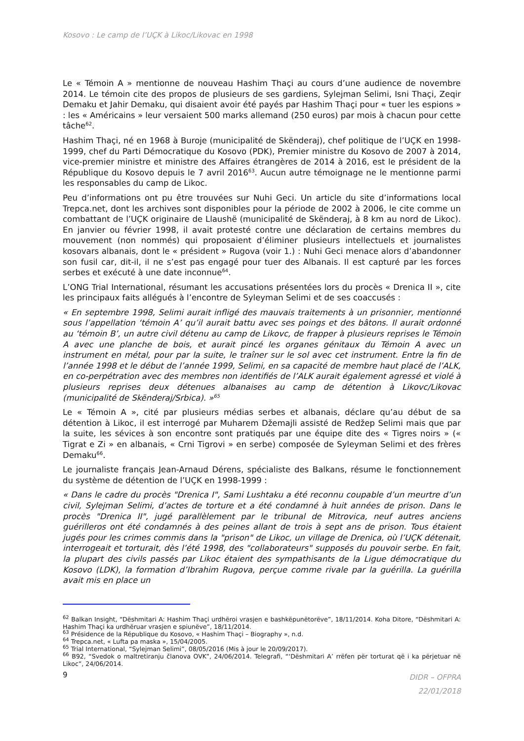Kosovo : Le camp de l’UÇK à Likoc/Likovac en 1998
Le « Témoin A » mentionne de nouveau Hashim Thaçi au cours d’une audience de novembre 2014. Le témoin cite des propos de plusieurs de ses gardiens, Sylejman Selimi, Isni Thaçi, Zeqir Demaku et Jahir Demaku, qui disaient avoir été payés par Hashim Thaçi pour « tuer les espions » : les « Américains » leur versaient 500 marks allemand (250 euros) par mois à chacun pour cette tâche<sup>62</sup>.
Hashim Thaçi, né en 1968 à Buroje (municipalité de Skënderaj), chef politique de l’UÇK en 1998-1999, chef du Parti Démocratique du Kosovo (PDK), Premier ministre du Kosovo de 2007 à 2014, vice-premier ministre et ministre des Affaires étrangères de 2014 à 2016, est le président de la République du Kosovo depuis le 7 avril 2016<sup>63</sup>. Aucun autre témoignage ne le mentionne parmi les responsables du camp de Likoc.
Peu d’informations ont pu être trouvées sur Nuhi Geci. Un article du site d’informations local Trepca.net, dont les archives sont disponibles pour la période de 2002 à 2006, le cite comme un combattant de l’UÇK originaire de Llaushë (municipalité de Skënderaj, à 8 km au nord de Likoc). En janvier ou février 1998, il avait protesté contre une déclaration de certains membres du mouvement (non nommés) qui proposaient d’éliminer plusieurs intellectuels et journalistes kosovars albanais, dont le « président » Rugova (voir 1.) : Nuhi Geci menace alors d’abandonner son fusil car, dit-il, il ne s’est pas engagé pour tuer des Albanais. Il est capturé par les forces serbes et exécuté à une date inconnue<sup>64</sup>.
L’ONG Trial International, résumant les accusations présentées lors du procès « Drenica II », cite les principaux faits allégués à l’encontre de Syleyman Selimi et de ses coaccusés :
« En septembre 1998, Selimi aurait infligé des mauvais traitements à un prisonnier, mentionné sous l’appellation ‘témoin A’ qu’il aurait battu avec ses poings et des bâtons. Il aurait ordonné au ‘témoin B’, un autre civil détenu au camp de Likovc, de frapper à plusieurs reprises le Témoin A avec une planche de bois, et aurait pincé les organes génitaux du Témoin A avec un instrument en métal, pour par la suite, le traîner sur le sol avec cet instrument. Entre la fin de l’année 1998 et le début de l’année 1999, Selimi, en sa capacité de membre haut placé de l’ALK, en co-perpétration avec des membres non identifiés de l’ALK aurait également agressé et violé à plusieurs reprises deux détenues albanaises au camp de détention à Likovc/Likovac (municipalité de Skënderaj/Srbica). »<sup>65</sup>
Le « Témoin A », cité par plusieurs médias serbes et albanais, déclare qu’au début de sa détention à Likoc, il est interrogé par Muharem Džemajli assisté de Redžep Selimi mais que par la suite, les sévices à son encontre sont pratiqués par une équipe dite des « Tigres noirs » (« Tigrat e Zi » en albanais, « Crni Tigrovi » en serbe) composée de Syleyman Selimi et des frères Demaku<sup>66</sup>.
Le journaliste français Jean-Arnaud Dérens, spécialiste des Balkans, résume le fonctionnement du système de détention de l’UÇK en 1998-1999 :
« Dans le cadre du procès "Drenica I", Sami Lushtaku a été reconnu coupable d’un meurtre d’un civil, Sylejman Selimi, d’actes de torture et a été condamné à huit années de prison. Dans le procès "Drenica II", jugé parallèlement par le tribunal de Mitrovica, neuf autres anciens guérilleros ont été condamnés à des peines allant de trois à sept ans de prison. Tous étaient jugés pour les crimes commis dans la "prison" de Likoc, un village de Drenica, où l’UÇK détenait, interrogeait et torturait, dès l’été 1998, des "collaborateurs" supposés du pouvoir serbe. En fait, la plupart des civils passés par Likoc étaient des sympathisants de la Ligue démocratique du Kosovo (LDK), la formation d’Ibrahim Rugova, perçue comme rivale par la guérilla. La guérilla avait mis en place un
<sup>62</sup> Balkan Insight, “Dëshmitari A: Hashim Thaçi urdhëroi vrasjen e bashkëpunëtorëve”, 18/11/2014. Koha Ditore, “Dëshmitari A: Hashim Thaçi ka urdhëruar vrasjen e spiunëve”, 18/11/2014.
<sup>63</sup> Présidence de la République du Kosovo, « Hashim Thaçi – Biography », n.d.
<sup>64</sup> Trepca.net, « Lufta pa maska », 15/04/2005.
<sup>65</sup> Trial International, “Sylejman Selimi”, 08/05/2016 (Mis à jour le 20/09/2017).
<sup>66</sup> B92, “Svedok o maltretiranju članova OVK”, 24/06/2014. Telegrafi, “‘Dëshmitari A’ rrëfen për torturat që i ka përjetuar në Likoc”, 24/06/2014.
9 DIDR – OFPRA
22/01/2018